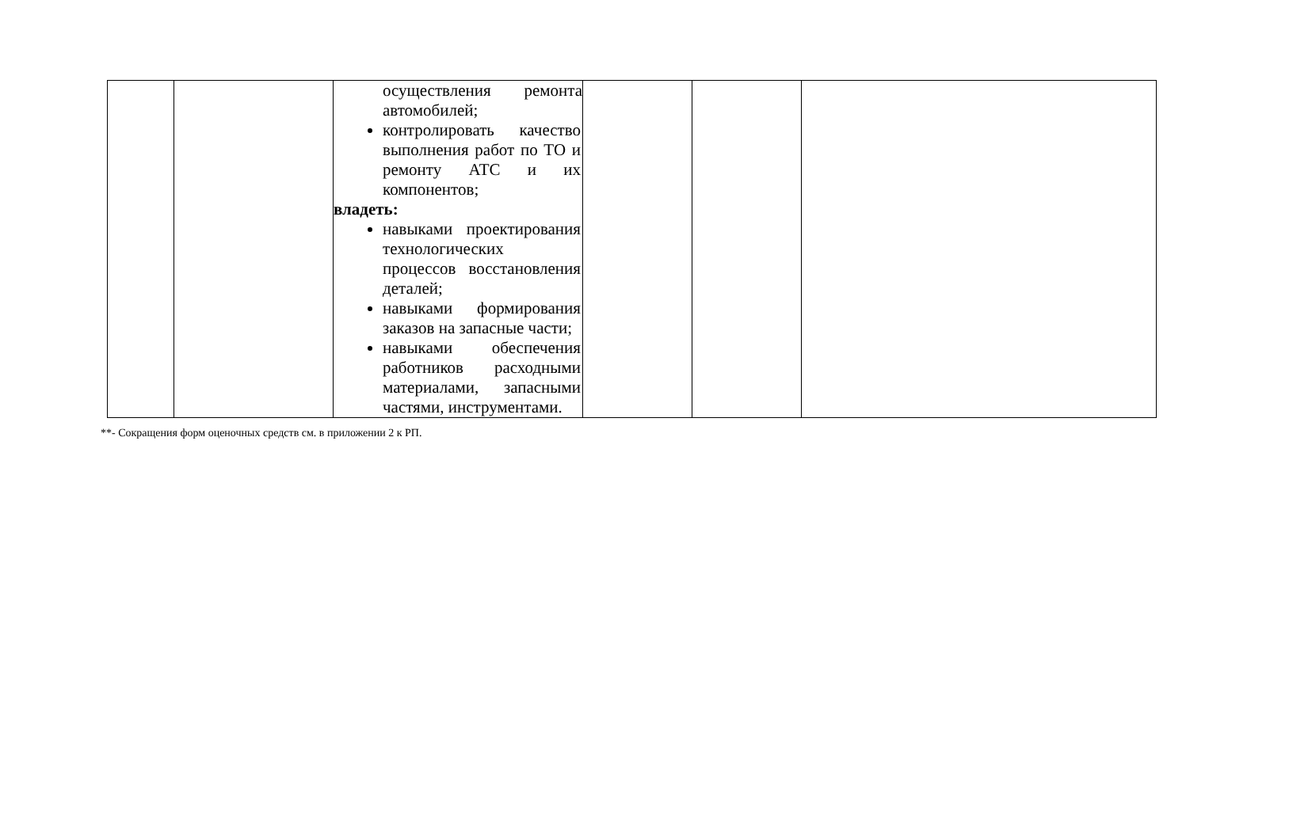| | | осуществления ремонта автомобилей; контролировать качество выполнения работ по ТО и ремонту АТС и их компонентов; владеть: навыками проектирования технологических процессов восстановления деталей; навыками формирования заказов на запасные части; навыками обеспечения работников расходными материалами, запасными частями, инструментами. | | | |
**- Сокращения форм оценочных средств см. в приложении 2 к РП.